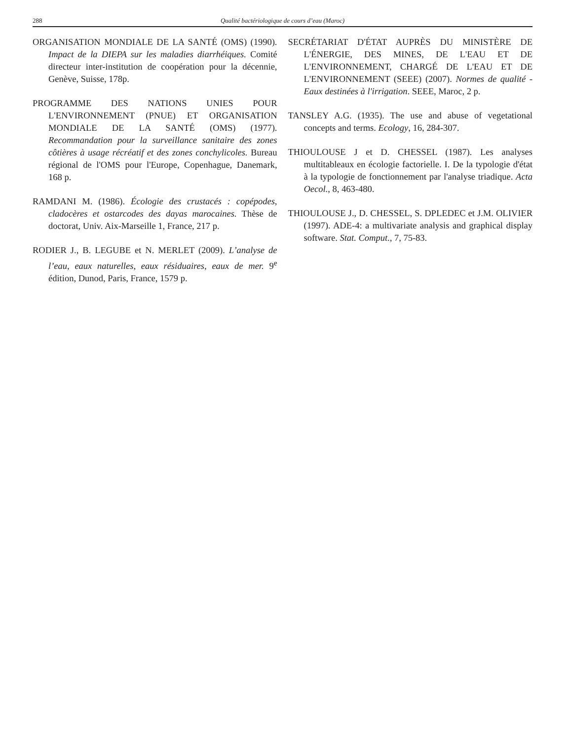288 Qualité bactériologique de cours d’eau (Maroc)
ORGANISATION MONDIALE DE LA SANTÉ (OMS) (1990). Impact de la DIEPA sur les maladies diarrhéiques. Comité directeur inter-institution de coopération pour la décennie, Genève, Suisse, 178p.
PROGRAMME DES NATIONS UNIES POUR L'ENVIRONNEMENT (PNUE) ET ORGANISATION MONDIALE DE LA SANTÉ (OMS) (1977). Recommandation pour la surveillance sanitaire des zones côtières à usage récréatif et des zones conchylicoles. Bureau régional de l'OMS pour l'Europe, Copenhague, Danemark, 168 p.
RAMDANI M. (1986). Écologie des crustacés : copépodes, cladocères et ostarcodes des dayas marocaines. Thèse de doctorat, Univ. Aix-Marseille 1, France, 217 p.
RODIER J., B. LEGUBE et N. MERLET (2009). L’analyse de l’eau, eaux naturelles, eaux résiduaires, eaux de mer. 9<sup>e</sup> édition, Dunod, Paris, France, 1579 p.
SECRÉTARIAT D'ÉTAT AUPRÈS DU MINISTÈRE DE L'ÉNERGIE, DES MINES, DE L'EAU ET DE L'ENVIRONNEMENT, CHARGÉ DE L'EAU ET DE L'ENVIRONNEMENT (SEEE) (2007). Normes de qualité - Eaux destinées à l'irrigation. SEEE, Maroc, 2 p.
TANSLEY A.G. (1935). The use and abuse of vegetational concepts and terms. Ecology, 16, 284-307.
THIOULOUSE J et D. CHESSEL (1987). Les analyses multitableaux en écologie factorielle. I. De la typologie d'état à la typologie de fonctionnement par l'analyse triadique. Acta Oecol., 8, 463-480.
THIOULOUSE J., D. CHESSEL, S. DPLEDEC et J.M. OLIVIER (1997). ADE-4: a multivariate analysis and graphical display software. Stat. Comput., 7, 75-83.